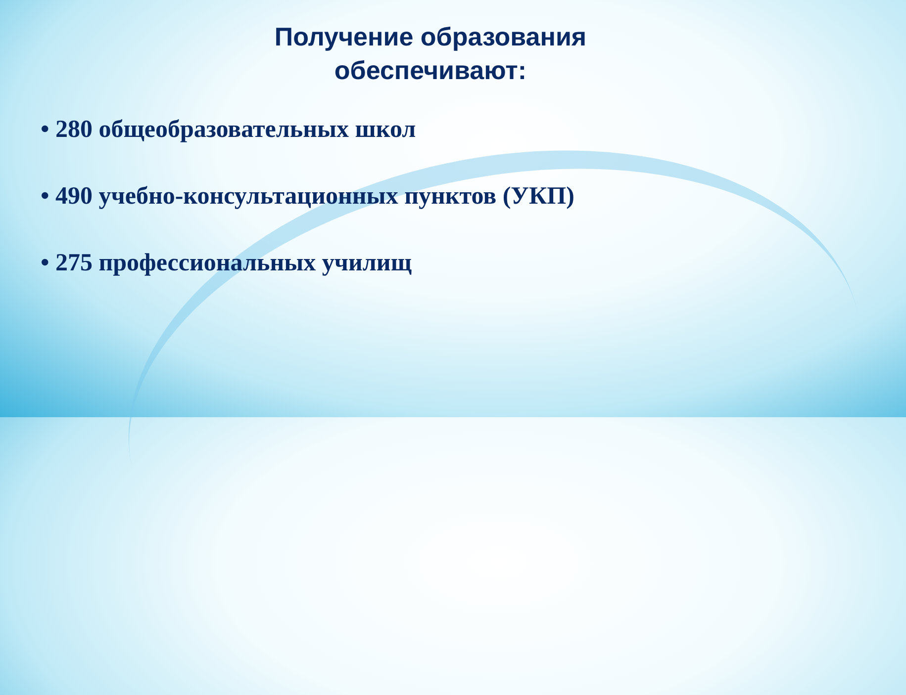Получение образования
обеспечивают:
• 280 общеобразовательных школ
• 490 учебно-консультационных пунктов (УКП)
• 275 профессиональных училищ